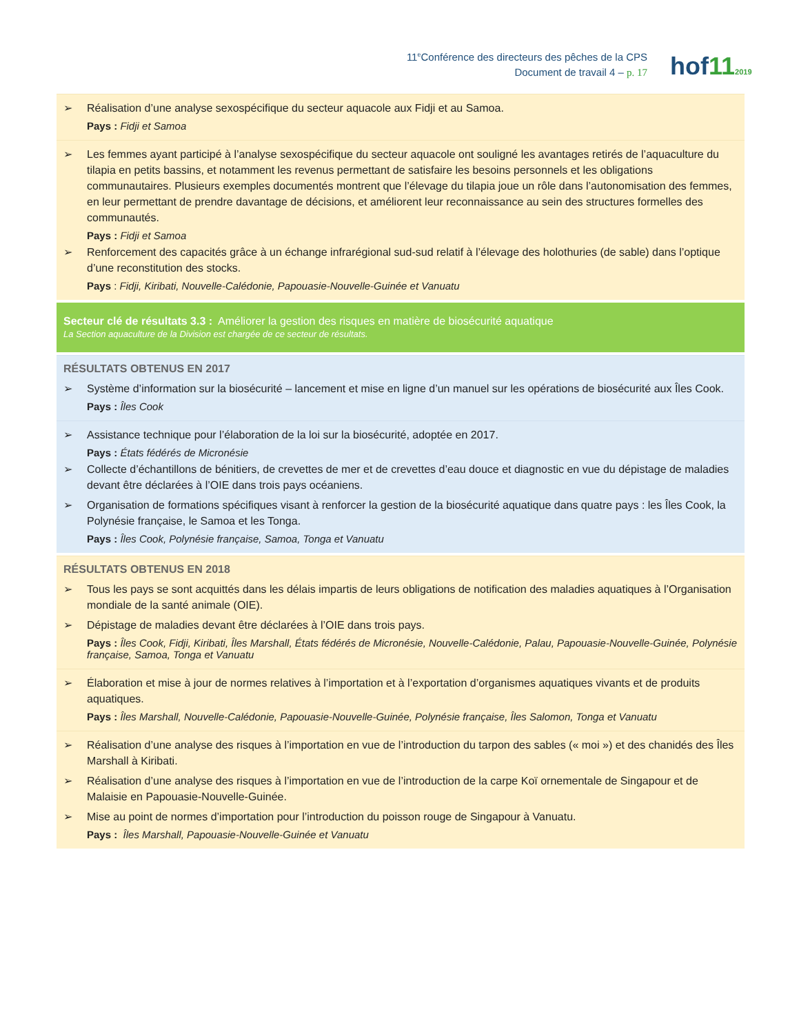11<sup>e</sup>Conférence des directeurs des pêches de la CPS
Document de travail 4 – p. 17
hof112019
| ➢ Réalisation d’une analyse sexospécifique du secteur aquacole aux Fidji et au Samoa. Pays : Fidji et Samoa |
| ➢ Les femmes ayant participé à l’analyse sexospécifique du secteur aquacole ont souligné les avantages retirés de l’aquaculture du tilapia en petits bassins, et notamment les revenus permettant de satisfaire les besoins personnels et les obligations communautaires. Plusieurs exemples documentés montrent que l’élevage du tilapia joue un rôle dans l’autonomisation des femmes, en leur permettant de prendre davantage de décisions, et améliorent leur reconnaissance au sein des structures formelles des communautés. Pays : Fidji et Samoa ➢ Renforcement des capacités grâce à un échange infrarégional sud-sud relatif à l’élevage des holothuries (de sable) dans l’optique d’une reconstitution des stocks. Pays : Fidji, Kiribati, Nouvelle-Calédonie, Papouasie-Nouvelle-Guinée et Vanuatu |
| Secteur clé de résultats 3.3 : Améliorer la gestion des risques en matière de biosécurité aquatique La Section aquaculture de la Division est chargée de ce secteur de résultats. |
| RÉSULTATS OBTENUS EN 2017 ➢ Système d’information sur la biosécurité – lancement et mise en ligne d’un manuel sur les opérations de biosécurité aux Îles Cook. Pays : Îles Cook |
| ➢ Assistance technique pour l’élaboration de la loi sur la biosécurité, adoptée en 2017. Pays : États fédérés de Micronésie ➢ Collecte d’échantillons de bénitiers, de crevettes de mer et de crevettes d’eau douce et diagnostic en vue du dépistage de maladies devant être déclarées à l’OIE dans trois pays océaniens. ➢ Organisation de formations spécifiques visant à renforcer la gestion de la biosécurité aquatique dans quatre pays : les Îles Cook, la Polynésie française, le Samoa et les Tonga. Pays : Îles Cook, Polynésie française, Samoa, Tonga et Vanuatu |
| RÉSULTATS OBTENUS EN 2018 ➢ Tous les pays se sont acquittés dans les délais impartis de leurs obligations de notification des maladies aquatiques à l’Organisation mondiale de la santé animale (OIE). ➢ Dépistage de maladies devant être déclarées à l’OIE dans trois pays. Pays : Îles Cook, Fidji, Kiribati, Îles Marshall, États fédérés de Micronésie, Nouvelle-Calédonie, Palau, Papouasie-Nouvelle-Guinée, Polynésie française, Samoa, Tonga et Vanuatu |
| ➢ Élaboration et mise à jour de normes relatives à l’importation et à l’exportation d’organismes aquatiques vivants et de produits aquatiques. Pays : Îles Marshall, Nouvelle-Calédonie, Papouasie-Nouvelle-Guinée, Polynésie française, Îles Salomon, Tonga et Vanuatu |
| ➢ Réalisation d’une analyse des risques à l’importation en vue de l’introduction du tarpon des sables (« moi ») et des chanidés des Îles Marshall à Kiribati. ➢ Réalisation d’une analyse des risques à l’importation en vue de l’introduction de la carpe Koï ornementale de Singapour et de Malaisie en Papouasie-Nouvelle-Guinée. ➢ Mise au point de normes d’importation pour l’introduction du poisson rouge de Singapour à Vanuatu. Pays : Îles Marshall, Papouasie-Nouvelle-Guinée et Vanuatu |